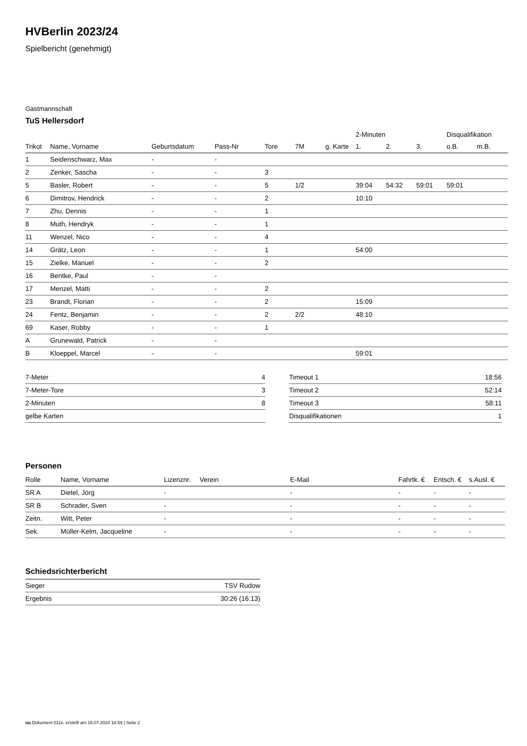HVBerlin 2023/24
Spielbericht (genehmigt)
Gastmannschaft
TuS Hellersdorf
| | | | | | | | 2-Minuten | | | Disqualifikation | |
| --- | --- | --- | --- | --- | --- | --- | --- | --- | --- | --- | --- |
| Trikot | Name, Vorname | Geburtsdatum | Pass-Nr | Tore | 7M | g. Karte | 1. | 2. | 3. | o.B. | m.B. |
| 1 | Seidenschwarz, Max | - | - | | | | | | | | |
| 2 | Zenker, Sascha | - | - | 3 | | | | | | | |
| 5 | Basler, Robert | - | - | 5 | 1/2 | | 39:04 | 54:32 | 59:01 | 59:01 | |
| 6 | Dimitrov, Hendrick | - | - | 2 | | | 10:10 | | | | |
| 7 | Zhu, Dennis | - | - | 1 | | | | | | | |
| 8 | Muth, Hendryk | - | - | 1 | | | | | | | |
| 11 | Wenzel, Nico | - | - | 4 | | | | | | | |
| 14 | Grätz, Leon | - | - | 1 | | | 54:00 | | | | |
| 15 | Zielke, Manuel | - | - | 2 | | | | | | | |
| 16 | Bentke, Paul | - | - | | | | | | | | |
| 17 | Menzel, Matti | - | - | 2 | | | | | | | |
| 23 | Brandt, Florian | - | - | 2 | | | 15:09 | | | | |
| 24 | Fentz, Benjamin | - | - | 2 | 2/2 | | 48:10 | | | | |
| 69 | Kaser, Robby | - | - | 1 | | | | | | | |
| A | Grunewald, Patrick | - | - | | | | | | | | |
| B | Kloeppel, Marcel | - | - | | | | 59:01 | | | | |
| 7-Meter | 4 |
| 7-Meter-Tore | 3 |
| 2-Minuten | 8 |
| gelbe Karten | |
| Timeout 1 | 18:56 |
| Timeout 2 | 52:14 |
| Timeout 3 | 58:11 |
| Disqualifikationen | 1 |
Personen
| Rolle | Name, Vorname | Lizenznr. | Verein | E-Mail | Fahrtk. € | Entsch. € | s.Ausl. € |
| --- | --- | --- | --- | --- | --- | --- | --- |
| SR A | Dietel, Jörg | - | | - | - | - | - |
| SR B | Schrader, Sven | - | | - | - | - | - |
| Zeitn. | Witt, Peter | - | | - | - | - | - |
| Sek. | Müller-Kelm, Jacqueline | - | | - | - | - | - |
Schiedsrichterbericht
| Sieger | TSV Rudow |
| Ergebnis | 30:26 (16:13) |
nu.Dokument 011e, erstellt am 16.07.2024 18:59 | Seite 2